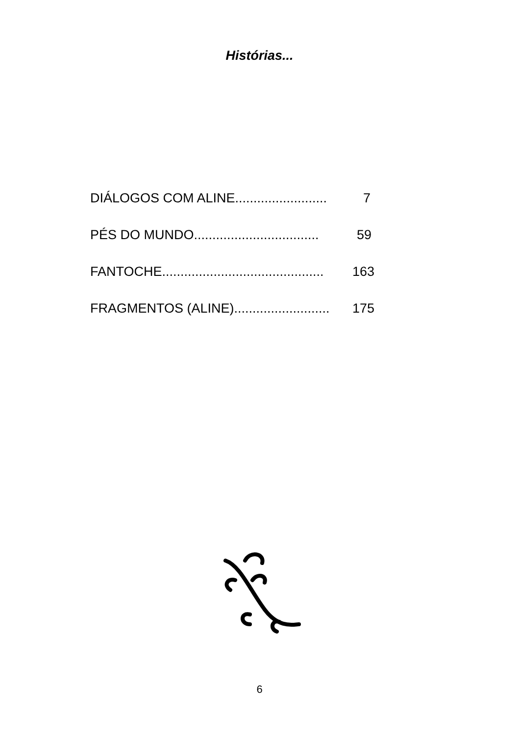Histórias...
DIÁLOGOS COM ALINE......................... 7
PÉS DO MUNDO.................................. 59
FANTOCHE............................................ 163
FRAGMENTOS (ALINE).......................... 175
6